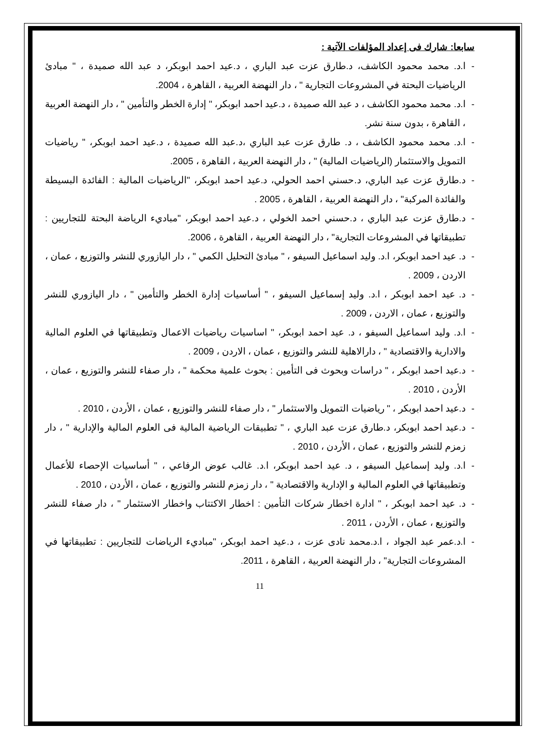سابعا: شارك فى إعداد المؤلفات الآتية :
- ا.د. محمد محمود الكاشف، د.طارق عزت عبد الباري ، د.عيد احمد ابوبكر، د عبد الله صميدة ، " مبادئ الرياضيات البحتة في المشروعات التجارية " ، دار النهضة العربية ، القاهرة ، 2004.
- ا.د. محمد محمود الكاشف ، د عبد الله صميدة ، د.عيد احمد ابوبكر، " إدارة الخطر والتأمين " ، دار النهضة العربية ، القاهرة ، بدون سنة نشر.
- ا.د. محمد محمود الكاشف ، د. طارق عزت عبد الباري ،د.عبد الله صميدة ، د.عيد احمد ابوبكر، " رياضيات التمويل والاستثمار (الرياضيات المالية) " ، دار النهضة العربية ، القاهرة ، 2005.
- د.طارق عزت عبد الباري، د.حسني احمد الحولي، د.عيد احمد ابوبكر، "الرياضيات المالية : الفائدة البسيطة والفائدة المركبة" ، دار النهضة العربية ، القاهرة ، 2005 .
- د.طارق عزت عبد الباري ، د.حسني احمد الخولي ، د.عيد احمد ابوبكر، "مباديء الرياضة البحتة للتجاريين : تطبيقاتها في المشروعات التجارية" ، دار النهضة العربية ، القاهرة ، 2006.
- د. عيد احمد ابوبكر، ا.د. وليد اسماعيل السيفو ، " مبادئ التحليل الكمي " ، دار اليازوري للنشر والتوزيع ، عمان ، الاردن ، 2009 .
- د. عيد احمد ابوبكر ، ا.د. وليد إسماعيل السيفو ، " أساسيات إدارة الخطر والتأمين " ، دار اليازوري للنشر والتوزيع ، عمان ، الاردن ، 2009 .
- ا.د. وليد اسماعيل السيفو ، د. عيد احمد ابوبكر، " اساسيات رياضيات الاعمال وتطبيقاتها في العلوم المالية والادارية والاقتصادية " ، دارالاهلية للنشر والتوزيع ، عمان ، الاردن ، 2009 .
- د.عيد احمد ابوبكر ، " دراسات وبحوث فى التأمين : بحوث علمية محكمة " ، دار صفاء للنشر والتوزيع ، عمان ، الأردن ، 2010 .
- د.عيد احمد ابوبكر ، " رياضيات التمويل والاستثمار " ، دار صفاء للنشر والتوزيع ، عمان ، الأردن ، 2010 .
- د.عيد احمد ابوبكر، د.طارق عزت عبد الباري ، " تطبيقات الرياضية المالية فى العلوم المالية والإدارية " ، دار زمزم للنشر والتوزيع ، عمان ، الأردن ، 2010 .
- ا.د. وليد إسماعيل السيفو ، د. عيد احمد ابوبكر، ا.د. غالب عوض الرفاعي ، " أساسيات الإحصاء للأعمال وتطبيقاتها في العلوم المالية و الإدارية والاقتصادية " ، دار زمزم للنشر والتوزيع ، عمان ، الأردن ، 2010 .
- د. عيد احمد ابوبكر ، " ادارة اخطار شركات التأمين : اخطار الاكتتاب واخطار الاستثمار " ، دار صفاء للنشر والتوزيع ، عمان ، الأردن ، 2011 .
- ا.د.عمر عبد الجواد ، ا.د.محمد نادى عزت ، د.عيد احمد ابوبكر، "مباديء الرياضات للتجاريين : تطبيقاتها في المشروعات التجارية" ، دار النهضة العربية ، القاهرة ، 2011.
11